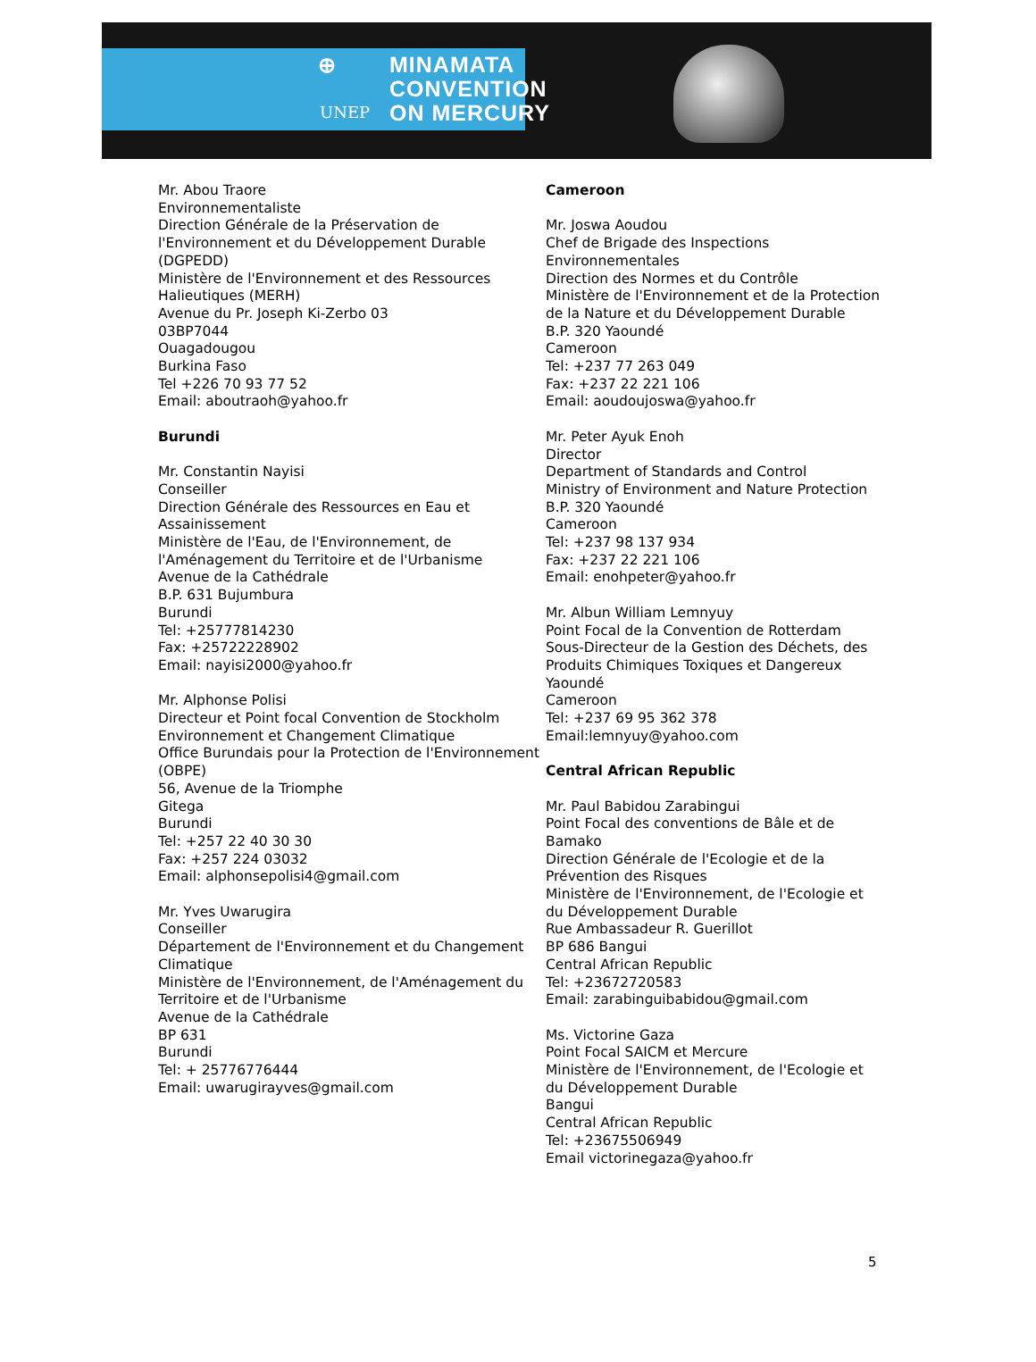⊕
UNEP
MINAMATA
CONVENTION
ON MERCURY
Mr. Abou Traore
Environnementaliste
Direction Générale de la Préservation de l'Environnement et du Développement Durable (DGPEDD)
Ministère de l'Environnement et des Ressources Halieutiques (MERH)
Avenue du Pr. Joseph Ki-Zerbo 03
03BP7044
Ouagadougou
Burkina Faso
Tel +226 70 93 77 52
Email: aboutraoh@yahoo.fr
Burundi
Mr. Constantin Nayisi
Conseiller
Direction Générale des Ressources en Eau et Assainissement
Ministère de l'Eau, de l'Environnement, de l'Aménagement du Territoire et de l'Urbanisme
Avenue de la Cathédrale
B.P. 631 Bujumbura
Burundi
Tel: +25777814230
Fax: +25722228902
Email: nayisi2000@yahoo.fr
Mr. Alphonse Polisi
Directeur et Point focal Convention de Stockholm
Environnement et Changement Climatique
Office Burundais pour la Protection de l'Environnement (OBPE)
56, Avenue de la Triomphe
Gitega
Burundi
Tel: +257 22 40 30 30
Fax: +257 224 03032
Email: alphonsepolisi4@gmail.com
Mr. Yves Uwarugira
Conseiller
Département de l'Environnement et du Changement Climatique
Ministère de l'Environnement, de l'Aménagement du Territoire et de l'Urbanisme
Avenue de la Cathédrale
BP 631
Burundi
Tel: + 25776776444
Email: uwarugirayves@gmail.com
Cameroon
Mr. Joswa Aoudou
Chef de Brigade des Inspections Environnementales
Direction des Normes et du Contrôle
Ministère de l'Environnement et de la Protection de la Nature et du Développement Durable
B.P. 320 Yaoundé
Cameroon
Tel: +237 77 263 049
Fax: +237 22 221 106
Email: aoudoujoswa@yahoo.fr
Mr. Peter Ayuk Enoh
Director
Department of Standards and Control
Ministry of Environment and Nature Protection
B.P. 320 Yaoundé
Cameroon
Tel: +237 98 137 934
Fax: +237 22 221 106
Email: enohpeter@yahoo.fr
Mr. Albun William Lemnyuy
Point Focal de la Convention de Rotterdam
Sous-Directeur de la Gestion des Déchets, des Produits Chimiques Toxiques et Dangereux
Yaoundé
Cameroon
Tel: +237 69 95 362 378
Email:lemnyuy@yahoo.com
Central African Republic
Mr. Paul Babidou Zarabingui
Point Focal des conventions de Bâle et de Bamako
Direction Générale de l'Ecologie et de la Prévention des Risques
Ministère de l'Environnement, de l'Ecologie et du Développement Durable
Rue Ambassadeur R. Guerillot
BP 686 Bangui
Central African Republic
Tel: +23672720583
Email: zarabinguibabidou@gmail.com
Ms. Victorine Gaza
Point Focal SAICM et Mercure
Ministère de l'Environnement, de l'Ecologie et du Développement Durable
Bangui
Central African Republic
Tel: +23675506949
Email victorinegaza@yahoo.fr
5